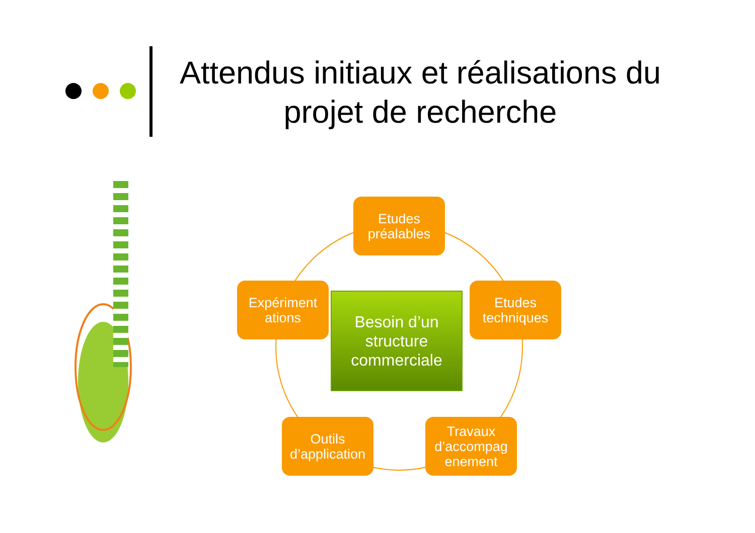Attendus initiaux et réalisations du projet de recherche
Etudes préalables
Etudes techniques
Travaux d’accompag enement
Outils d’application
Expériment ations
Besoin d’un structure commerciale